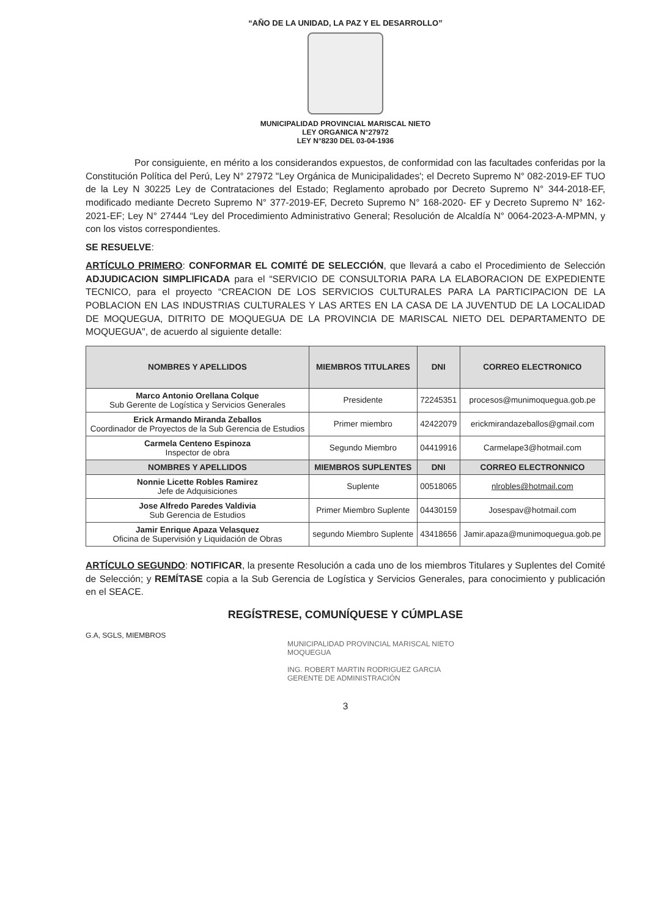“AÑO DE LA UNIDAD, LA PAZ Y EL DESARROLLO”
MUNICIPALIDAD PROVINCIAL MARISCAL NIETO
LEY ORGANICA N°27972
LEY N°8230 DEL 03-04-1936
Por consiguiente, en mérito a los considerandos expuestos, de conformidad con las facultades conferidas por la Constitución Política del Perú, Ley N° 27972 "Ley Orgánica de Municipalidades'; el Decreto Supremo N° 082-2019-EF TUO de la Ley N 30225 Ley de Contrataciones del Estado; Reglamento aprobado por Decreto Supremo N° 344-2018-EF, modificado mediante Decreto Supremo N° 377-2019-EF, Decreto Supremo N° 168-2020- EF y Decreto Supremo N° 162-2021-EF; Ley N° 27444 “Ley del Procedimiento Administrativo General; Resolución de Alcaldía N° 0064-2023-A-MPMN, y con los vistos correspondientes.
SE RESUELVE:
ARTÍCULO PRIMERO: CONFORMAR EL COMITÉ DE SELECCIÓN, que llevará a cabo el Procedimiento de Selección ADJUDICACION SIMPLIFICADA para el “SERVICIO DE CONSULTORIA PARA LA ELABORACION DE EXPEDIENTE TECNICO, para el proyecto “CREACION DE LOS SERVICIOS CULTURALES PARA LA PARTICIPACION DE LA POBLACION EN LAS INDUSTRIAS CULTURALES Y LAS ARTES EN LA CASA DE LA JUVENTUD DE LA LOCALIDAD DE MOQUEGUA, DITRITO DE MOQUEGUA DE LA PROVINCIA DE MARISCAL NIETO DEL DEPARTAMENTO DE MOQUEGUA", de acuerdo al siguiente detalle:
| NOMBRES Y APELLIDOS | MIEMBROS TITULARES | DNI | CORREO ELECTRONICO |
| --- | --- | --- | --- |
| Marco Antonio Orellana Colque Sub Gerente de Logística y Servicios Generales | Presidente | 72245351 | procesos@munimoquegua.gob.pe |
| Erick Armando Miranda Zeballos Coordinador de Proyectos de la Sub Gerencia de Estudios | Primer miembro | 42422079 | erickmirandazeballos@gmail.com |
| Carmela Centeno Espinoza Inspector de obra | Segundo Miembro | 04419916 | Carmelape3@hotmail.com |
| NOMBRES Y APELLIDOS | MIEMBROS SUPLENTES | DNI | CORREO ELECTRONNICO |
| Nonnie Licette Robles Ramirez Jefe de Adquisiciones | Suplente | 00518065 | nlrobles@hotmail.com |
| Jose Alfredo Paredes Valdivia Sub Gerencia de Estudios | Primer Miembro Suplente | 04430159 | Josespav@hotmail.com |
| Jamir Enrique Apaza Velasquez Oficina de Supervisión y Liquidación de Obras | segundo Miembro Suplente | 43418656 | Jamir.apaza@munimoquegua.gob.pe |
ARTÍCULO SEGUNDO: NOTIFICAR, la presente Resolución a cada uno de los miembros Titulares y Suplentes del Comité de Selección; y REMÍTASE copia a la Sub Gerencia de Logística y Servicios Generales, para conocimiento y publicación en el SEACE.
REGÍSTRESE, COMUNÍQUESE Y CÚMPLASE
G.A, SGLS, MIEMBROS
MUNICIPALIDAD PROVINCIAL MARISCAL NIETO
MOQUEGUA
ING. ROBERT MARTIN RODRIGUEZ GARCIA
GERENTE DE ADMINISTRACIÓN
3